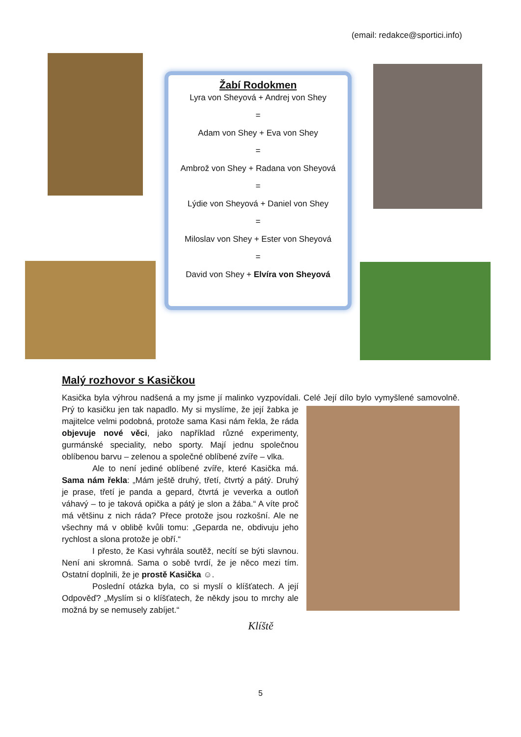(email: redakce@sportici.info)
Žabí Rodokmen
Lyra von Sheyová + Andrej von Shey
=
Adam von Shey + Eva von Shey
=
Ambrož von Shey + Radana von Sheyová
=
Lýdie von Sheyová + Daniel von Shey
=
Miloslav von Shey + Ester von Sheyová
=
David von Shey + Elvíra von Sheyová
Malý rozhovor s Kasičkou
Kasička byla výhrou nadšená a my jsme jí malinko vyzpovídali. Celé Její dílo bylo vymyšlené samovolně. Prý to kasičku jen tak napadlo. My si myslíme, že její žabka je majitelce velmi podobná, protože sama Kasi nám řekla, že ráda objevuje nové věci, jako například různé experimenty, gurmánské speciality, nebo sporty. Mají jednu společnou oblíbenou barvu – zelenou a společné oblíbené zvíře – vlka.
Ale to není jediné oblíbené zvíře, které Kasička má. Sama nám řekla: „Mám ještě druhý, třetí, čtvrtý a pátý. Druhý je prase, třetí je panda a gepard, čtvrtá je veverka a outloň váhavý – to je taková opička a pátý je slon a žába.“ A víte proč má většinu z nich ráda? Přece protože jsou rozkošní. Ale ne všechny má v oblibě kvůli tomu: „Geparda ne, obdivuju jeho rychlost a slona protože je obří.“
I přesto, že Kasi vyhrála soutěž, necítí se býti slavnou. Není ani skromná. Sama o sobě tvrdí, že je něco mezi tím. Ostatní doplnili, že je prostě Kasička ☺.
Poslední otázka byla, co si myslí o klíšťatech. A její Odpověď? „Myslím si o klíšťatech, že někdy jsou to mrchy ale možná by se nemusely zabíjet.“
Klíště
5